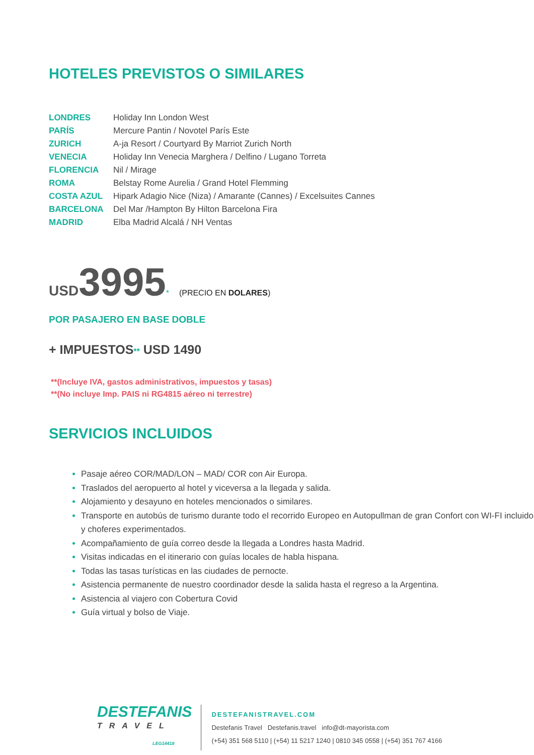HOTELES PREVISTOS O SIMILARES
| LONDRES | Holiday Inn London West |
| PARÍS | Mercure Pantin / Novotel París Este |
| ZURICH | A-ja Resort / Courtyard By Marriot Zurich North |
| VENECIA | Holiday Inn Venecia Marghera / Delfino / Lugano Torreta |
| FLORENCIA | Nil / Mirage |
| ROMA | Belstay Rome Aurelia / Grand Hotel Flemming |
| COSTA AZUL | Hipark Adagio Nice (Niza) / Amarante (Cannes) / Excelsuites Cannes |
| BARCELONA | Del Mar /Hampton By Hilton Barcelona Fira |
| MADRID | Elba Madrid Alcalá / NH Ventas |
USD 3995* (PRECIO EN DOLARES)
POR PASAJERO EN BASE DOBLE
+ IMPUESTOS** USD 1490
**(Incluye IVA, gastos administrativos, impuestos y tasas)
**(No incluye Imp. PAIS ni RG4815 aéreo ni terrestre)
SERVICIOS INCLUIDOS
Pasaje aéreo COR/MAD/LON – MAD/ COR con Air Europa.
Traslados del aeropuerto al hotel y viceversa a la llegada y salida.
Alojamiento y desayuno en hoteles mencionados o similares.
Transporte en autobús de turismo durante todo el recorrido Europeo en Autopullman de gran Confort con WI-FI incluido y choferes experimentados.
Acompañamiento de guía correo desde la llegada a Londres hasta Madrid.
Visitas indicadas en el itinerario con guías locales de habla hispana.
Todas las tasas turísticas en las ciudades de pernocte.
Asistencia permanente de nuestro coordinador desde la salida hasta el regreso a la Argentina.
Asistencia al viajero con Cobertura Covid
Guía virtual y bolso de Viaje.
DESTEFANIS
TRAVEL
LEG14418
DESTEFANISTRAVEL.COM
Destefanis Travel Destefanis.travel info@dt-mayorista.com
(+54) 351 568 5110 | (+54) 11 5217 1240 | 0810 345 0558 | (+54) 351 767 4166